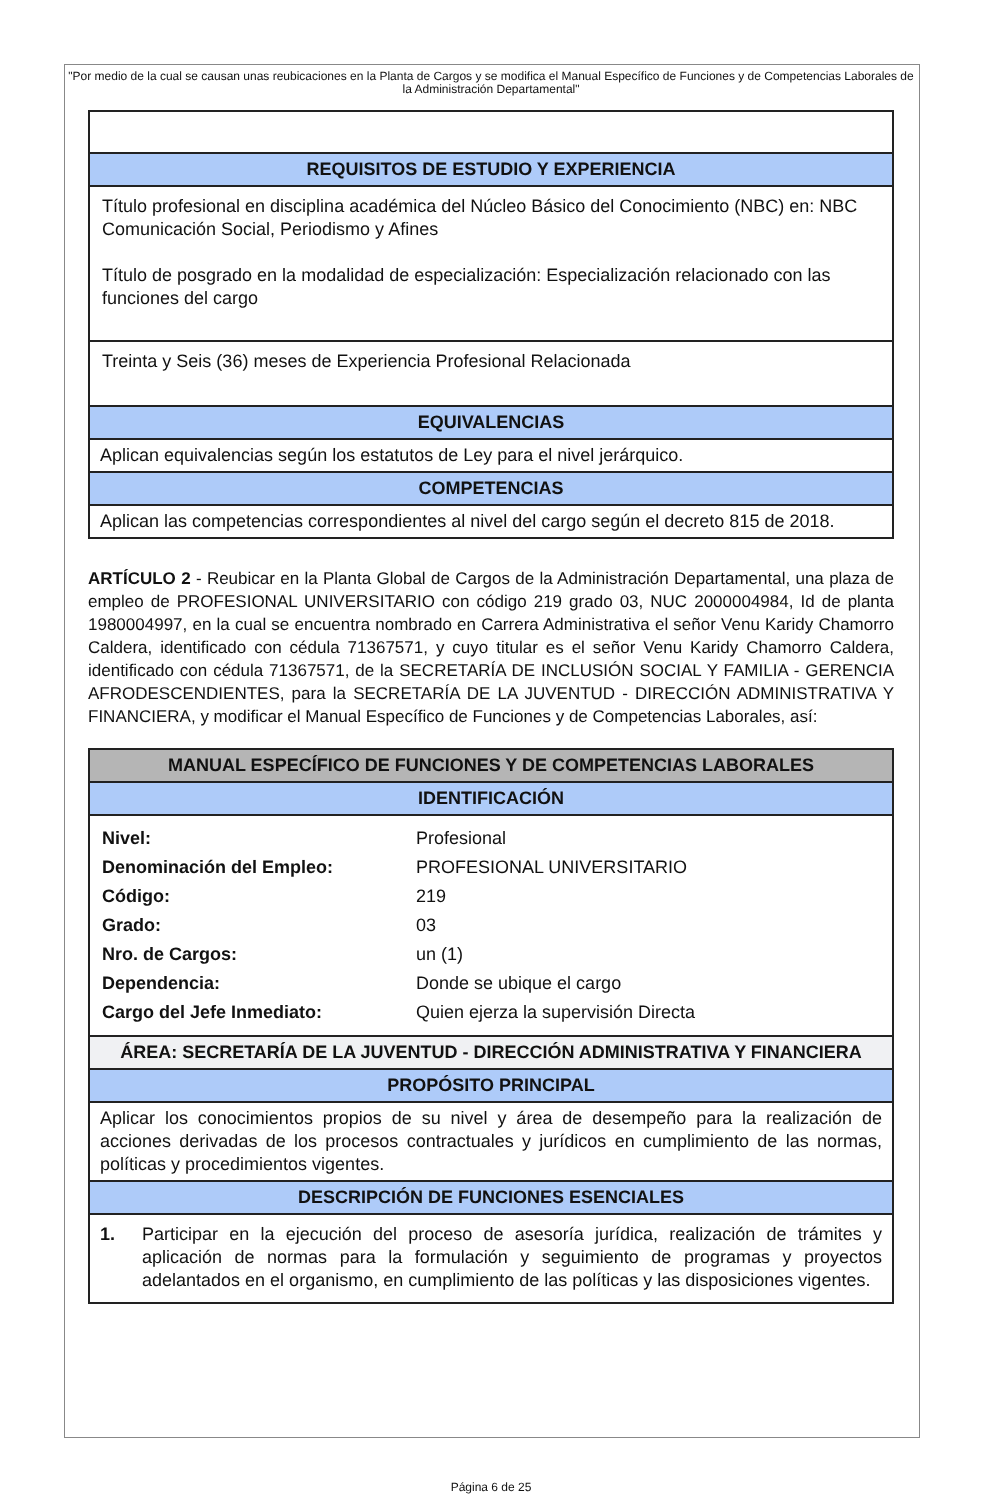"Por medio de la cual se causan unas reubicaciones en la Planta de Cargos y se modifica el Manual Específico de Funciones y de Competencias Laborales de la Administración Departamental"
| REQUISITOS DE ESTUDIO Y EXPERIENCIA |
| --- |
| Título profesional en disciplina académica del Núcleo Básico del Conocimiento (NBC) en: NBC Comunicación Social, Periodismo y Afines Título de posgrado en la modalidad de especialización: Especialización relacionado con las funciones del cargo |
| Treinta y Seis (36) meses de Experiencia Profesional Relacionada |
| EQUIVALENCIAS |
| Aplican equivalencias según los estatutos de Ley para el nivel jerárquico. |
| COMPETENCIAS |
| Aplican las competencias correspondientes al nivel del cargo según el decreto 815 de 2018. |
ARTÍCULO 2 - Reubicar en la Planta Global de Cargos de la Administración Departamental, una plaza de empleo de PROFESIONAL UNIVERSITARIO con código 219 grado 03, NUC 2000004984, Id de planta 1980004997, en la cual se encuentra nombrado en Carrera Administrativa el señor Venu Karidy Chamorro Caldera, identificado con cédula 71367571, y cuyo titular es el señor Venu Karidy Chamorro Caldera, identificado con cédula 71367571, de la SECRETARÍA DE INCLUSIÓN SOCIAL Y FAMILIA - GERENCIA AFRODESCENDIENTES, para la SECRETARÍA DE LA JUVENTUD - DIRECCIÓN ADMINISTRATIVA Y FINANCIERA, y modificar el Manual Específico de Funciones y de Competencias Laborales, así:
| MANUAL ESPECÍFICO DE FUNCIONES Y DE COMPETENCIAS LABORALES |
| --- |
| IDENTIFICACIÓN |
| / Nivel: / Profesional / / Denominación del Empleo: / PROFESIONAL UNIVERSITARIO / / Código: / 219 / / Grado: / 03 / / Nro. de Cargos: / un (1) / / Dependencia: / Donde se ubique el cargo / / Cargo del Jefe Inmediato: / Quien ejerza la supervisión Directa / |
| ÁREA: SECRETARÍA DE LA JUVENTUD - DIRECCIÓN ADMINISTRATIVA Y FINANCIERA |
| PROPÓSITO PRINCIPAL |
| Aplicar los conocimientos propios de su nivel y área de desempeño para la realización de acciones derivadas de los procesos contractuales y jurídicos en cumplimiento de las normas, políticas y procedimientos vigentes. |
| DESCRIPCIÓN DE FUNCIONES ESENCIALES |
| 1. Participar en la ejecución del proceso de asesoría jurídica, realización de trámites y aplicación de normas para la formulación y seguimiento de programas y proyectos adelantados en el organismo, en cumplimiento de las políticas y las disposiciones vigentes. |
Página 6 de 25